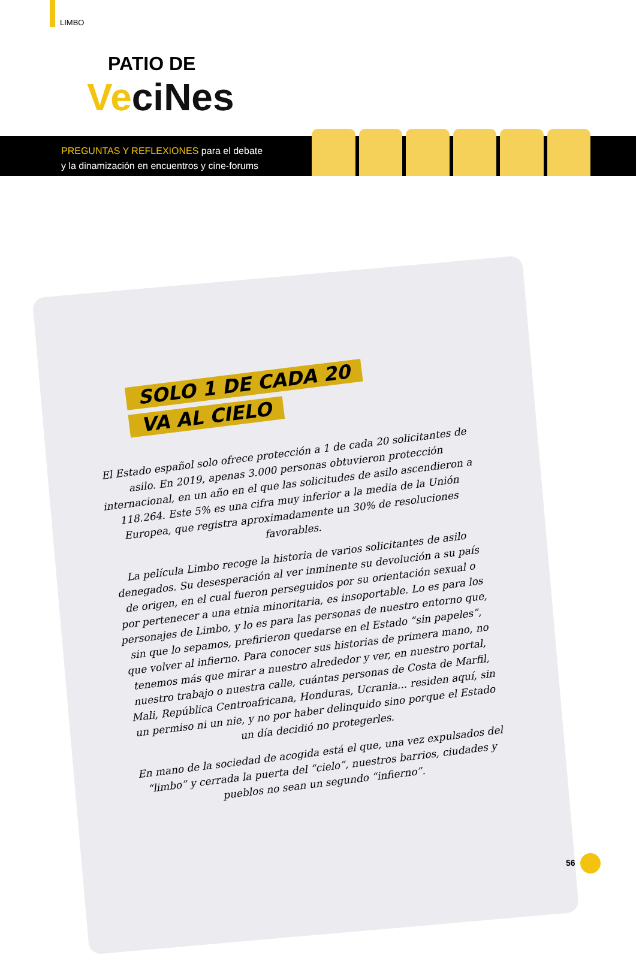LIMBO
PATIO DE
VeciNes
PREGUNTAS Y REFLEXIONES para el debate
y la dinamización en encuentros y cine-forums
SOLO 1 DE CADA 20
VA AL CIELO
El Estado español solo ofrece protección a 1 de cada 20 solicitantes de asilo. En 2019, apenas 3.000 personas obtuvieron protección internacional, en un año en el que las solicitudes de asilo ascendieron a 118.264. Este 5% es una cifra muy inferior a la media de la Unión Europea, que registra aproximadamente un 30% de resoluciones favorables.
La película Limbo recoge la historia de varios solicitantes de asilo denegados. Su desesperación al ver inminente su devolución a su país de origen, en el cual fueron perseguidos por su orientación sexual o por pertenecer a una etnia minoritaria, es insoportable. Lo es para los personajes de Limbo, y lo es para las personas de nuestro entorno que, sin que lo sepamos, prefirieron quedarse en el Estado “sin papeles”, que volver al infierno. Para conocer sus historias de primera mano, no tenemos más que mirar a nuestro alrededor y ver, en nuestro portal, nuestro trabajo o nuestra calle, cuántas personas de Costa de Marfil, Mali, República Centroafricana, Honduras, Ucrania... residen aquí, sin un permiso ni un nie, y no por haber delinquido sino porque el Estado un día decidió no protegerles.
En mano de la sociedad de acogida está el que, una vez expulsados del “limbo” y cerrada la puerta del “cielo”, nuestros barrios, ciudades y pueblos no sean un segundo “infierno”.
56